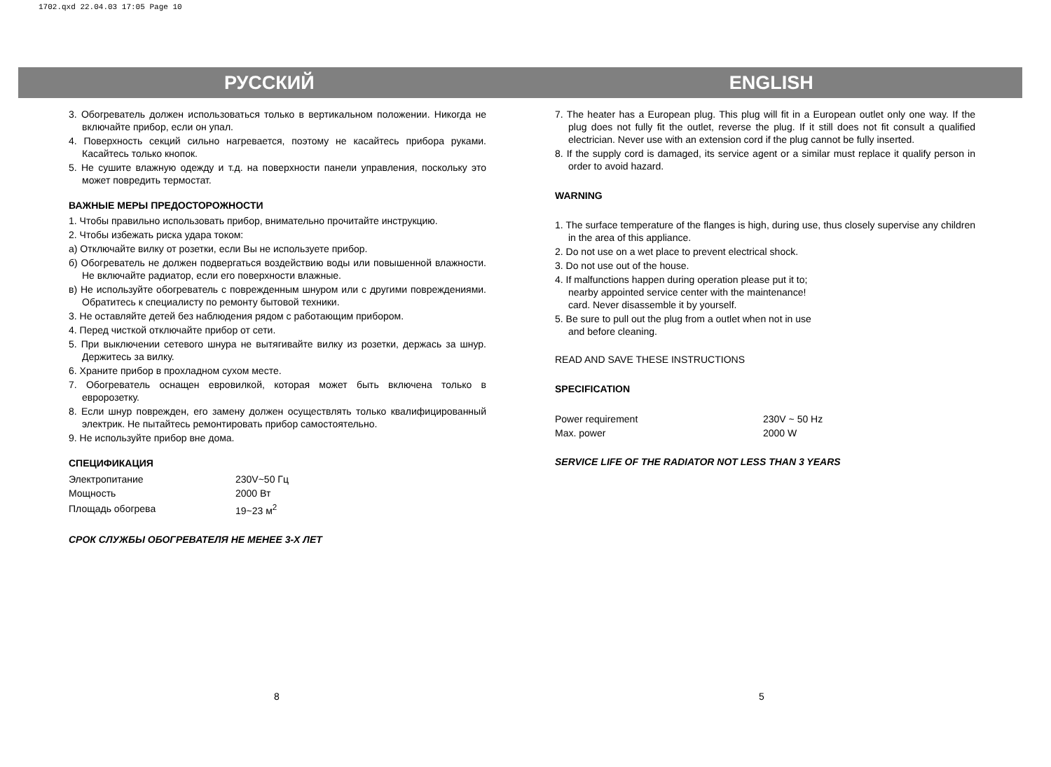1702.qxd 22.04.03 17:05 Page 10
РУССКИЙ ENGLISH
3. Обогреватель должен использоваться только в вертикальном положении. Никогда не включайте прибор, если он упал.
4. Поверхность секций сильно нагревается, поэтому не касайтесь прибора руками. Касайтесь только кнопок.
5. Не сушите влажную одежду и т.д. на поверхности панели управления, поскольку это может повредить термостат.
ВАЖНЫЕ МЕРЫ ПРЕДОСТОРОЖНОСТИ
1. Чтобы правильно использовать прибор, внимательно прочитайте инструкцию.
2. Чтобы избежать риска удара током:
а) Отключайте вилку от розетки, если Вы не используете прибор.
б) Обогреватель не должен подвергаться воздействию воды или повышенной влажности. Не включайте радиатор, если его поверхности влажные.
в) Не используйте обогреватель с поврежденным шнуром или с другими повреждениями. Обратитесь к специалисту по ремонту бытовой техники.
3. Не оставляйте детей без наблюдения рядом с работающим прибором.
4. Перед чисткой отключайте прибор от сети.
5. При выключении сетевого шнура не вытягивайте вилку из розетки, держась за шнур. Держитесь за вилку.
6. Храните прибор в прохладном сухом месте.
7. Обогреватель оснащен евровилкой, которая может быть включена только в евророзетку.
8. Если шнур поврежден, его замену должен осуществлять только квалифицированный электрик. Не пытайтесь ремонтировать прибор самостоятельно.
9. Не используйте прибор вне дома.
СПЕЦИФИКАЦИЯ
| Электропитание | 230V~50 Гц |
| Мощность | 2000 Вт |
| Площадь обогрева | 19~23 м<sup>2</sup> |
СРОК СЛУЖБЫ ОБОГРЕВАТЕЛЯ НЕ МЕНЕЕ 3-Х ЛЕТ
7. The heater has a European plug. This plug will fit in a European outlet only one way. If the plug does not fully fit the outlet, reverse the plug. If it still does not fit consult a qualified electrician. Never use with an extension cord if the plug cannot be fully inserted.
8. If the supply cord is damaged, its service agent or a similar must replace it qualify person in order to avoid hazard.
WARNING
1. The surface temperature of the flanges is high, during use, thus closely supervise any children in the area of this appliance.
2. Do not use on a wet place to prevent electrical shock.
3. Do not use out of the house.
4. If malfunctions happen during operation please put it to;
nearby appointed service center with the maintenance!
card. Never disassemble it by yourself.
5. Be sure to pull out the plug from a outlet when not in use
and before cleaning.
READ AND SAVE THESE INSTRUCTIONS
SPECIFICATION
| Power requirement | 230V ~ 50 Hz |
| Max. power | 2000 W |
SERVICE LIFE OF THE RADIATOR NOT LESS THAN 3 YEARS
8 5